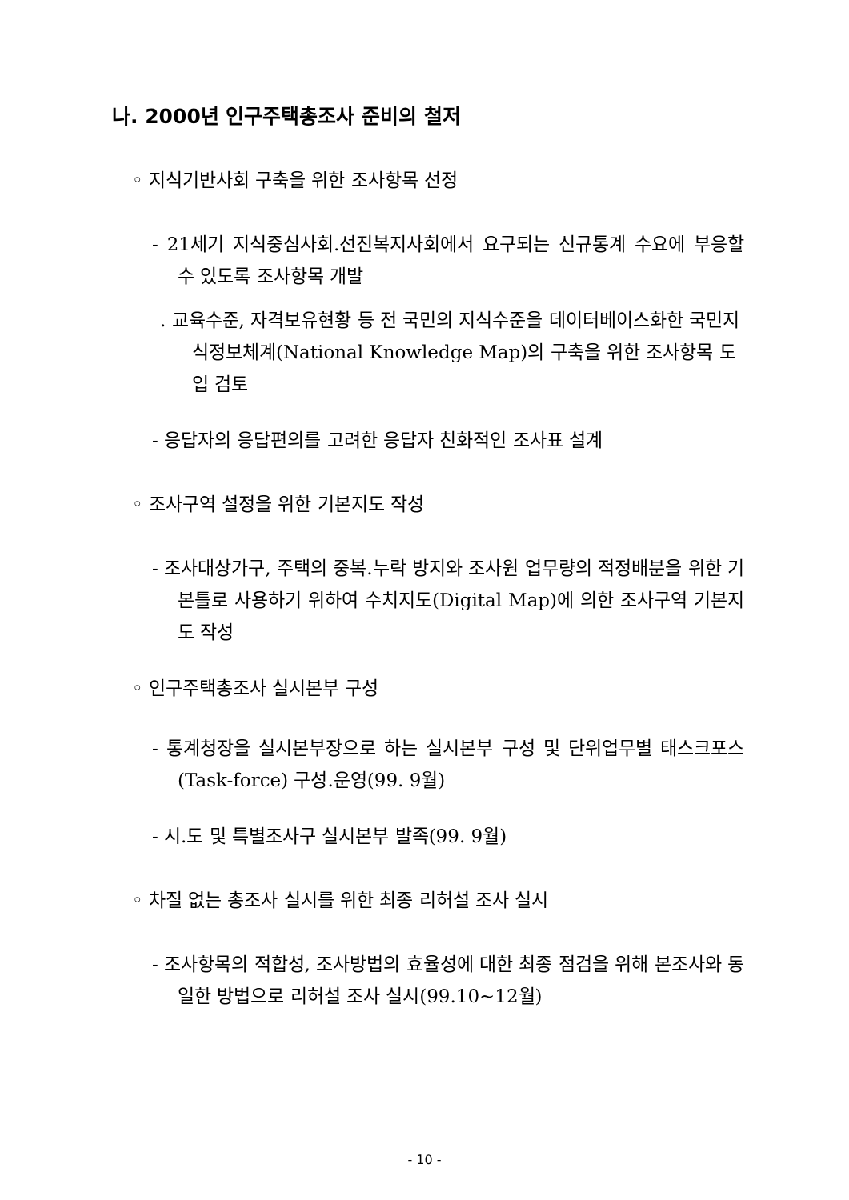나. 2000년 인구주택총조사 준비의 철저
◦ 지식기반사회 구축을 위한 조사항목 선정
- 21세기 지식중심사회.선진복지사회에서 요구되는 신규통계 수요에 부응할 수 있도록 조사항목 개발
. 교육수준, 자격보유현황 등 전 국민의 지식수준을 데이터베이스화한 국민지식정보체계(National Knowledge Map)의 구축을 위한 조사항목 도입 검토
- 응답자의 응답편의를 고려한 응답자 친화적인 조사표 설계
◦ 조사구역 설정을 위한 기본지도 작성
- 조사대상가구, 주택의 중복.누락 방지와 조사원 업무량의 적정배분을 위한 기본틀로 사용하기 위하여 수치지도(Digital Map)에 의한 조사구역 기본지도 작성
◦ 인구주택총조사 실시본부 구성
- 통계청장을 실시본부장으로 하는 실시본부 구성 및 단위업무별 태스크포스(Task-force) 구성.운영(99. 9월)
- 시.도 및 특별조사구 실시본부 발족(99. 9월)
◦ 차질 없는 총조사 실시를 위한 최종 리허설 조사 실시
- 조사항목의 적합성, 조사방법의 효율성에 대한 최종 점검을 위해 본조사와 동일한 방법으로 리허설 조사 실시(99.10~12월)
- 10 -